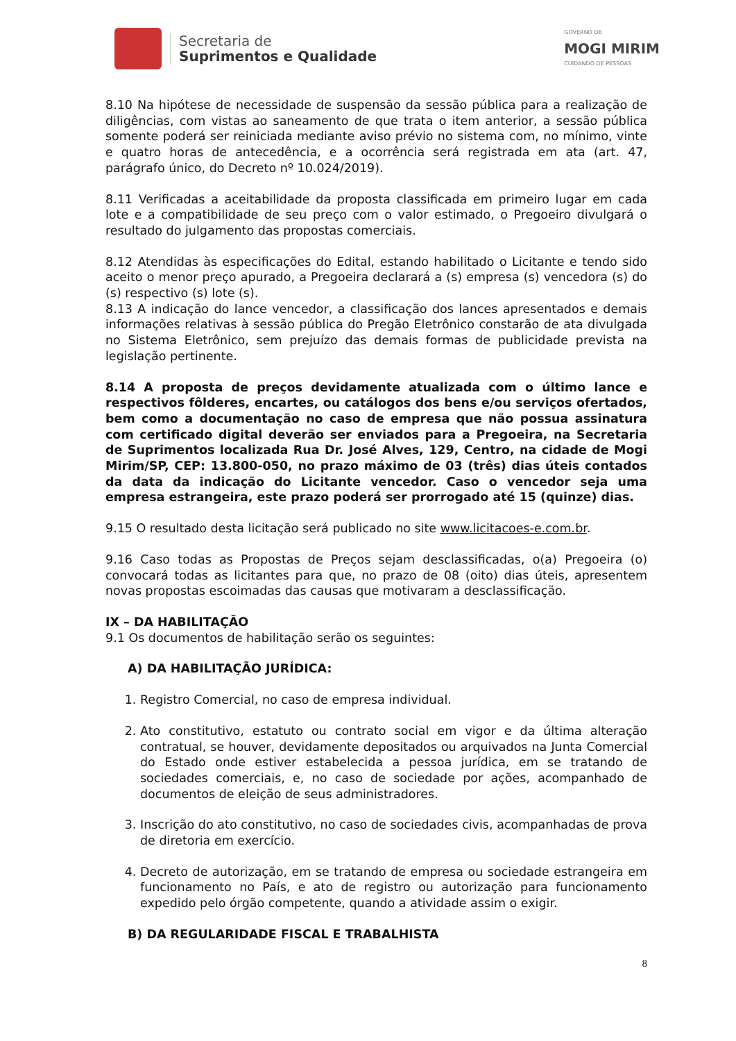Secretaria de
Suprimentos e Qualidade
GOVERNO DE
MOGI MIRIM
CUIDANDO DE PESSOAS
8.10 Na hipótese de necessidade de suspensão da sessão pública para a realização de diligências, com vistas ao saneamento de que trata o item anterior, a sessão pública somente poderá ser reiniciada mediante aviso prévio no sistema com, no mínimo, vinte e quatro horas de antecedência, e a ocorrência será registrada em ata (art. 47, parágrafo único, do Decreto nº 10.024/2019).
8.11 Verificadas a aceitabilidade da proposta classificada em primeiro lugar em cada lote e a compatibilidade de seu preço com o valor estimado, o Pregoeiro divulgará o resultado do julgamento das propostas comerciais.
8.12 Atendidas às especificações do Edital, estando habilitado o Licitante e tendo sido aceito o menor preço apurado, a Pregoeira declarará a (s) empresa (s) vencedora (s) do (s) respectivo (s) lote (s).
8.13 A indicação do lance vencedor, a classificação dos lances apresentados e demais informações relativas à sessão pública do Pregão Eletrônico constarão de ata divulgada no Sistema Eletrônico, sem prejuízo das demais formas de publicidade prevista na legislação pertinente.
8.14 A proposta de preços devidamente atualizada com o último lance e respectivos fôlderes, encartes, ou catálogos dos bens e/ou serviços ofertados, bem como a documentação no caso de empresa que não possua assinatura com certificado digital deverão ser enviados para a Pregoeira, na Secretaria de Suprimentos localizada Rua Dr. José Alves, 129, Centro, na cidade de Mogi Mirim/SP, CEP: 13.800-050, no prazo máximo de 03 (três) dias úteis contados da data da indicação do Licitante vencedor. Caso o vencedor seja uma empresa estrangeira, este prazo poderá ser prorrogado até 15 (quinze) dias.
9.15 O resultado desta licitação será publicado no site www.licitacoes-e.com.br.
9.16 Caso todas as Propostas de Preços sejam desclassificadas, o(a) Pregoeira (o) convocará todas as licitantes para que, no prazo de 08 (oito) dias úteis, apresentem novas propostas escoimadas das causas que motivaram a desclassificação.
IX – DA HABILITAÇÃO
9.1 Os documentos de habilitação serão os seguintes:
A) DA HABILITAÇÃO JURÍDICA:
1. Registro Comercial, no caso de empresa individual.
2. Ato constitutivo, estatuto ou contrato social em vigor e da última alteração contratual, se houver, devidamente depositados ou arquivados na Junta Comercial do Estado onde estiver estabelecida a pessoa jurídica, em se tratando de sociedades comerciais, e, no caso de sociedade por ações, acompanhado de documentos de eleição de seus administradores.
3. Inscrição do ato constitutivo, no caso de sociedades civis, acompanhadas de prova de diretoria em exercício.
4. Decreto de autorização, em se tratando de empresa ou sociedade estrangeira em funcionamento no País, e ato de registro ou autorização para funcionamento expedido pelo órgão competente, quando a atividade assim o exigir.
B) DA REGULARIDADE FISCAL E TRABALHISTA
8